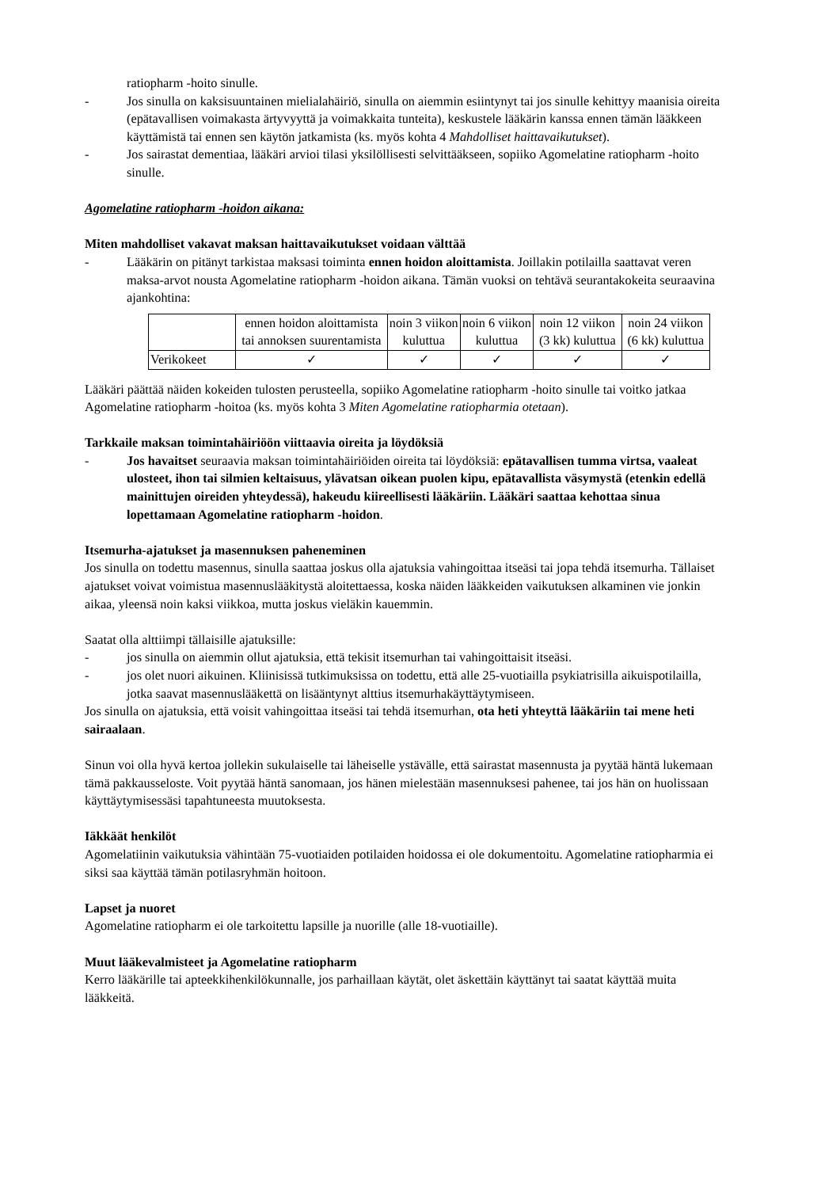ratiopharm -hoito sinulle.
- Jos sinulla on kaksisuuntainen mielialahäiriö, sinulla on aiemmin esiintynyt tai jos sinulle kehittyy maanisia oireita (epätavallisen voimakasta ärtyvyyttä ja voimakkaita tunteita), keskustele lääkärin kanssa ennen tämän lääkkeen käyttämistä tai ennen sen käytön jatkamista (ks. myös kohta 4 Mahdolliset haittavaikutukset).
- Jos sairastat dementiaa, lääkäri arvioi tilasi yksilöllisesti selvittääkseen, sopiiko Agomelatine ratiopharm -hoito sinulle.
Agomelatine ratiopharm -hoidon aikana:
Miten mahdolliset vakavat maksan haittavaikutukset voidaan välttää
- Lääkärin on pitänyt tarkistaa maksasi toiminta ennen hoidon aloittamista. Joillakin potilailla saattavat veren maksa-arvot nousta Agomelatine ratiopharm -hoidon aikana. Tämän vuoksi on tehtävä seurantakokeita seuraavina ajankohtina:
| | ennen hoidon aloittamista tai annoksen suurentamista | noin 3 viikon kuluttua | noin 6 viikon kuluttua | noin 12 viikon (3 kk) kuluttua | noin 24 viikon (6 kk) kuluttua |
| Verikokeet | ✓ | ✓ | ✓ | ✓ | ✓ |
Lääkäri päättää näiden kokeiden tulosten perusteella, sopiiko Agomelatine ratiopharm -hoito sinulle tai voitko jatkaa Agomelatine ratiopharm -hoitoa (ks. myös kohta 3 Miten Agomelatine ratiopharmia otetaan).
Tarkkaile maksan toimintahäiriöön viittaavia oireita ja löydöksiä
- Jos havaitset seuraavia maksan toimintahäiriöiden oireita tai löydöksiä: epätavallisen tumma virtsa, vaaleat ulosteet, ihon tai silmien keltaisuus, ylävatsan oikean puolen kipu, epätavallista väsymystä (etenkin edellä mainittujen oireiden yhteydessä), hakeudu kiireellisesti lääkäriin. Lääkäri saattaa kehottaa sinua lopettamaan Agomelatine ratiopharm -hoidon.
Itsemurha-ajatukset ja masennuksen paheneminen
Jos sinulla on todettu masennus, sinulla saattaa joskus olla ajatuksia vahingoittaa itseäsi tai jopa tehdä itsemurha. Tällaiset ajatukset voivat voimistua masennuslääkitystä aloitettaessa, koska näiden lääkkeiden vaikutuksen alkaminen vie jonkin aikaa, yleensä noin kaksi viikkoa, mutta joskus vieläkin kauemmin.
Saatat olla alttiimpi tällaisille ajatuksille:
- jos sinulla on aiemmin ollut ajatuksia, että tekisit itsemurhan tai vahingoittaisit itseäsi.
- jos olet nuori aikuinen. Kliinisissä tutkimuksissa on todettu, että alle 25-vuotiailla psykiatrisilla aikuispotilailla, jotka saavat masennuslääkettä on lisääntynyt alttius itsemurhakäyttäytymiseen.
Jos sinulla on ajatuksia, että voisit vahingoittaa itseäsi tai tehdä itsemurhan, ota heti yhteyttä lääkäriin tai mene heti sairaalaan.
Sinun voi olla hyvä kertoa jollekin sukulaiselle tai läheiselle ystävälle, että sairastat masennusta ja pyytää häntä lukemaan tämä pakkausseloste. Voit pyytää häntä sanomaan, jos hänen mielestään masennuksesi pahenee, tai jos hän on huolissaan käyttäytymisessäsi tapahtuneesta muutoksesta.
Iäkkäät henkilöt
Agomelatiinin vaikutuksia vähintään 75-vuotiaiden potilaiden hoidossa ei ole dokumentoitu. Agomelatine ratiopharmia ei siksi saa käyttää tämän potilasryhmän hoitoon.
Lapset ja nuoret
Agomelatine ratiopharm ei ole tarkoitettu lapsille ja nuorille (alle 18-vuotiaille).
Muut lääkevalmisteet ja Agomelatine ratiopharm
Kerro lääkärille tai apteekkihenkilökunnalle, jos parhaillaan käytät, olet äskettäin käyttänyt tai saatat käyttää muita lääkkeitä.